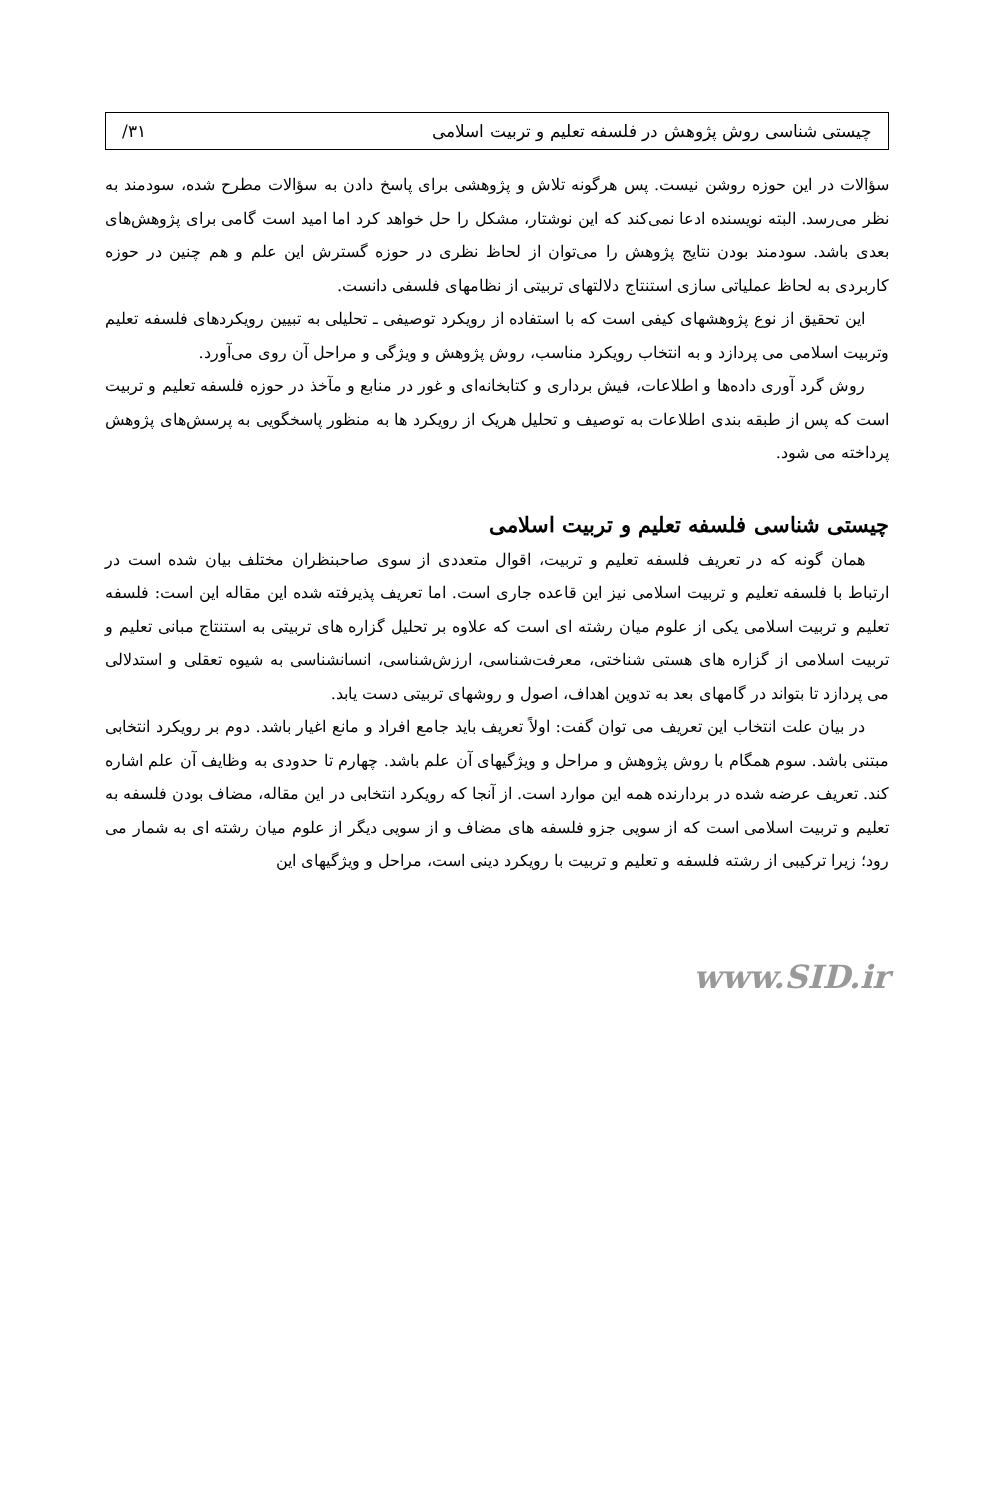چیستی شناسی روش پژوهش در فلسفه تعلیم و تربیت اسلامی ۳۱/
سؤالات در این حوزه روشن نیست. پس هرگونه تلاش و پژوهشی برای پاسخ دادن به سؤالات مطرح شده، سودمند به نظر می‌رسد. البته نویسنده ادعا نمی‌کند که این نوشتار، مشکل را حل خواهد کرد اما امید است گامی برای پژوهش‌های بعدی باشد. سودمند بودن نتایج پژوهش را می‌توان از لحاظ نظری در حوزه گسترش این علم و هم چنین در حوزه کاربردی به لحاظ عملیاتی سازی استنتاج دلالتهای تربیتی از نظامهای فلسفی دانست.
این تحقیق از نوع پژوهشهای کیفی است که با استفاده از رویکرد توصیفی ـ تحلیلی به تبیین رویکردهای فلسفه تعلیم وتربیت اسلامی می پردازد و به انتخاب رویکرد مناسب، روش پژوهش و ویژگی و مراحل آن روی می‌آورد.
روش گرد آوری داده‌ها و اطلاعات، فیش برداری و کتابخانه‌ای و غور در منابع و مآخذ در حوزه فلسفه تعلیم و تربیت است که پس از طبقه بندی اطلاعات به توصیف و تحلیل هریک از رویکرد ها به منظور پاسخگویی به پرسش‌های پژوهش پرداخته می شود.
چیستی شناسی فلسفه تعلیم و تربیت اسلامی
همان گونه که در تعریف فلسفه تعلیم و تربیت، اقوال متعددی از سوی صاحبنظران مختلف بیان شده است در ارتباط با فلسفه تعلیم و تربیت اسلامی نیز این قاعده جاری است. اما تعریف پذیرفته شده این مقاله این است: فلسفه تعلیم و تربیت اسلامی یکی از علوم میان رشته ای است که علاوه بر تحلیل گزاره های تربیتی به استنتاج مبانی تعلیم و تربیت اسلامی از گزاره های هستی شناختی، معرفت‌شناسی، ارزش‌شناسی، انسانشناسی به شیوه تعقلی و استدلالی می پردازد تا بتواند در گامهای بعد به تدوین اهداف، اصول و روشهای تربیتی دست یابد.
در بیان علت انتخاب این تعریف می توان گفت: اولاً تعریف باید جامع افراد و مانع اغیار باشد. دوم بر رویکرد انتخابی مبتنی باشد. سوم همگام با روش پژوهش و مراحل و ویژگیهای آن علم باشد. چهارم تا حدودی به وظایف آن علم اشاره کند. تعریف عرضه شده در بردارنده همه این موارد است. از آنجا که رویکرد انتخابی در این مقاله، مضاف بودن فلسفه به تعلیم و تربیت اسلامی است که از سویی جزو فلسفه های مضاف و از سویی دیگر از علوم میان رشته ای به شمار می رود؛ زیرا ترکیبی از رشته فلسفه و تعلیم و تربیت با رویکرد دینی است، مراحل و ویژگیهای این
www.SID.ir